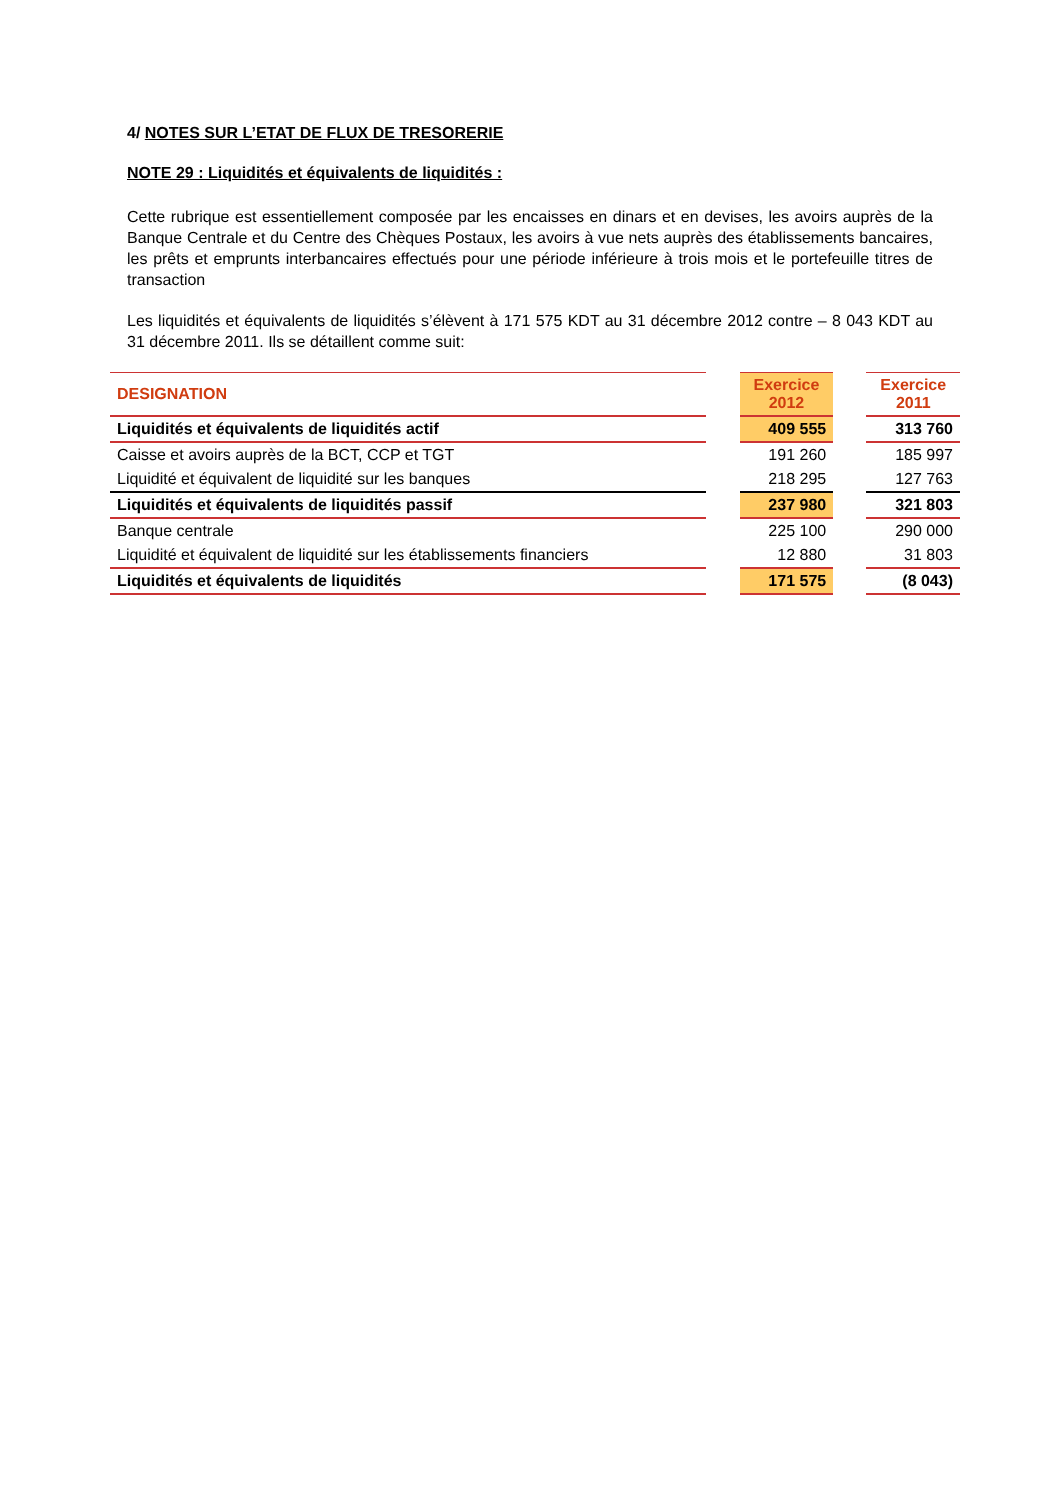4/ NOTES SUR L’ETAT DE FLUX DE TRESORERIE
NOTE 29 : Liquidités et équivalents de liquidités :
Cette rubrique est essentiellement composée par les encaisses en dinars et en devises, les avoirs auprès de la Banque Centrale et du Centre des Chèques Postaux, les avoirs à vue nets auprès des établissements bancaires, les prêts et emprunts interbancaires effectués pour une période inférieure à trois mois et le portefeuille titres de transaction
Les liquidités et équivalents de liquidités s’élèvent à 171 575 KDT au 31 décembre 2012 contre – 8 043 KDT au 31 décembre 2011. Ils se détaillent comme suit:
| DESIGNATION | | Exercice 2012 | | Exercice 2011 |
| --- | --- | --- | --- | --- |
| Liquidités et équivalents de liquidités actif | | 409 555 | | 313 760 |
| Caisse et avoirs auprès de la BCT, CCP et TGT | | 191 260 | | 185 997 |
| Liquidité et équivalent de liquidité sur les banques | | 218 295 | | 127 763 |
| Liquidités et équivalents de liquidités passif | | 237 980 | | 321 803 |
| Banque centrale | | 225 100 | | 290 000 |
| Liquidité et équivalent de liquidité sur les établissements financiers | | 12 880 | | 31 803 |
| Liquidités et équivalents de liquidités | | 171 575 | | (8 043) |